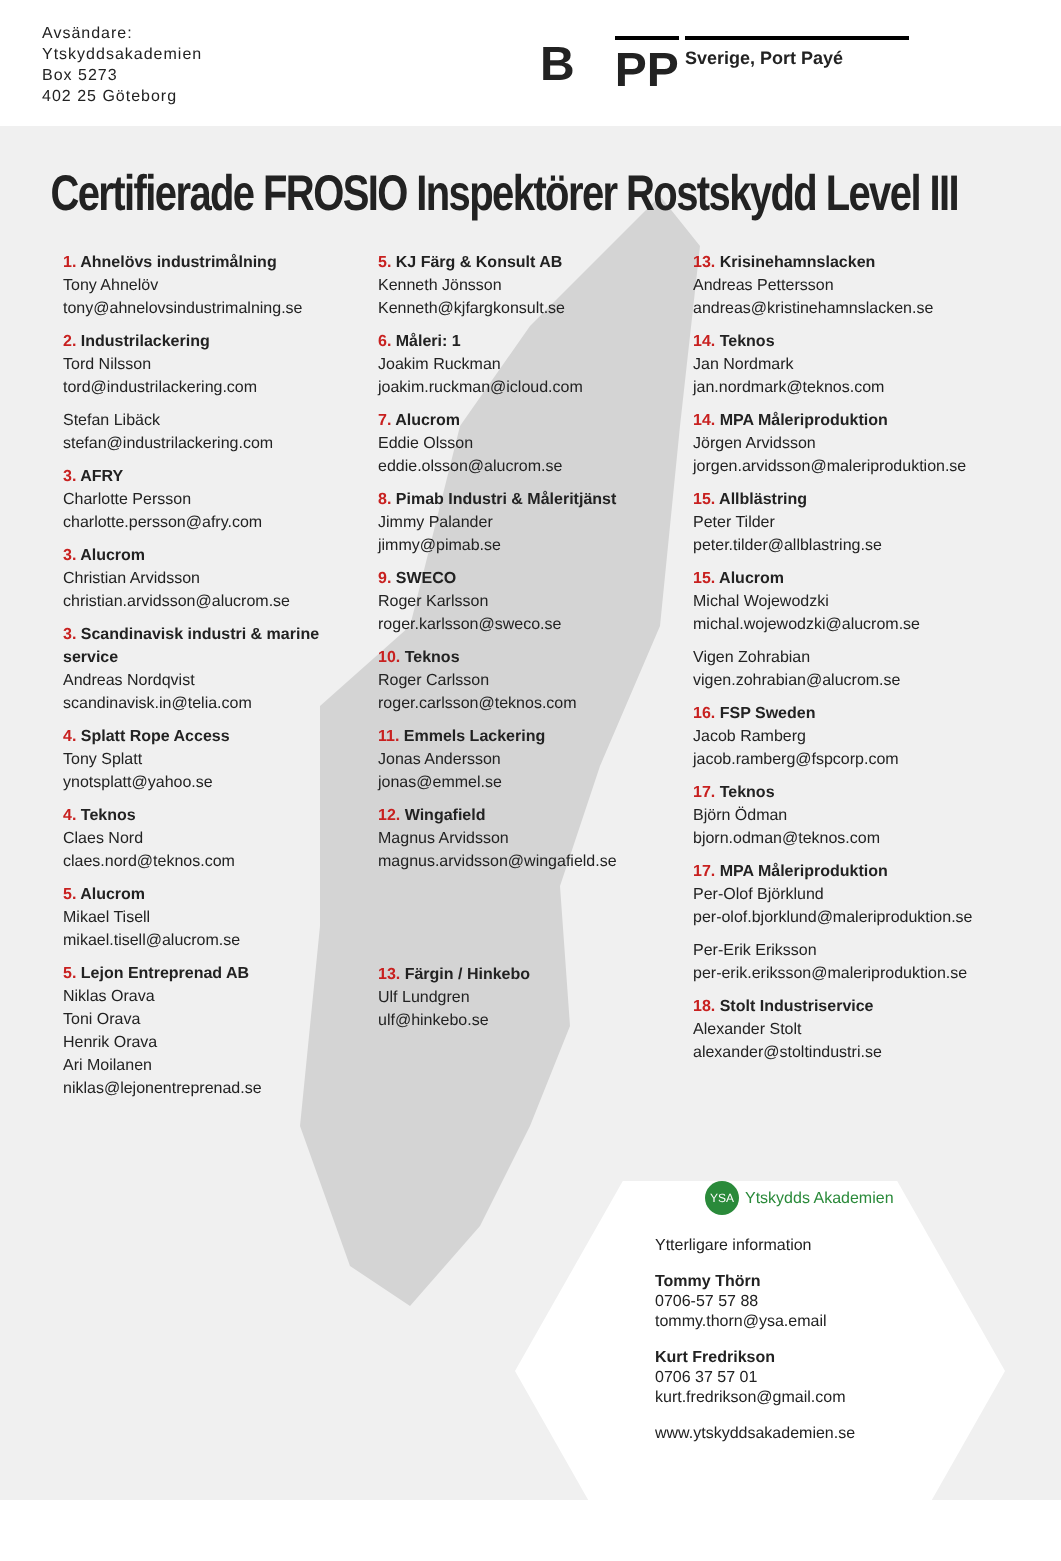Avsändare:
Ytskyddsakademien
Box 5273
402 25 Göteborg
B PP Sverige, Port Payé
Certifierade FROSIO Inspektörer Rostskydd Level III
1. Ahnelövs industrimålning
Tony Ahnelöv
tony@ahnelovsindustrimalning.se
2. Industrilackering
Tord Nilsson
tord@industrilackering.com
Stefan Libäck
stefan@industrilackering.com
3. AFRY
Charlotte Persson
charlotte.persson@afry.com
3. Alucrom
Christian Arvidsson
christian.arvidsson@alucrom.se
3. Scandinavisk industri & marine service
Andreas Nordqvist
scandinavisk.in@telia.com
4. Splatt Rope Access
Tony Splatt
ynotsplatt@yahoo.se
4. Teknos
Claes Nord
claes.nord@teknos.com
5. Alucrom
Mikael Tisell
mikael.tisell@alucrom.se
5. Lejon Entreprenad AB
Niklas Orava
Toni Orava
Henrik Orava
Ari Moilanen
niklas@lejonentreprenad.se
5. KJ Färg & Konsult AB
Kenneth Jönsson
Kenneth@kjfargkonsult.se
6. Måleri: 1
Joakim Ruckman
joakim.ruckman@icloud.com
7. Alucrom
Eddie Olsson
eddie.olsson@alucrom.se
8. Pimab Industri & Måleritjänst
Jimmy Palander
jimmy@pimab.se
9. SWECO
Roger Karlsson
roger.karlsson@sweco.se
10. Teknos
Roger Carlsson
roger.carlsson@teknos.com
11. Emmels Lackering
Jonas Andersson
jonas@emmel.se
12. Wingafield
Magnus Arvidsson
magnus.arvidsson@wingafield.se
13. Färgin / Hinkebo
Ulf Lundgren
ulf@hinkebo.se
13. Krisinehamnslacken
Andreas Pettersson
andreas@kristinehamnslacken.se
14. Teknos
Jan Nordmark
jan.nordmark@teknos.com
14. MPA Måleriproduktion
Jörgen Arvidsson
jorgen.arvidsson@maleriproduktion.se
15. Allblästring
Peter Tilder
peter.tilder@allblastring.se
15. Alucrom
Michal Wojewodzki
michal.wojewodzki@alucrom.se
Vigen Zohrabian
vigen.zohrabian@alucrom.se
16. FSP Sweden
Jacob Ramberg
jacob.ramberg@fspcorp.com
17. Teknos
Björn Ödman
bjorn.odman@teknos.com
17. MPA Måleriproduktion
Per-Olof Björklund
per-olof.bjorklund@maleriproduktion.se
Per-Erik Eriksson
per-erik.eriksson@maleriproduktion.se
18. Stolt Industriservice
Alexander Stolt
alexander@stoltindustri.se
YSA Ytskydds Akademien
Ytterligare information
Tommy Thörn
0706-57 57 88
tommy.thorn@ysa.email
Kurt Fredrikson
0706 37 57 01
kurt.fredrikson@gmail.com
www.ytskyddsakademien.se